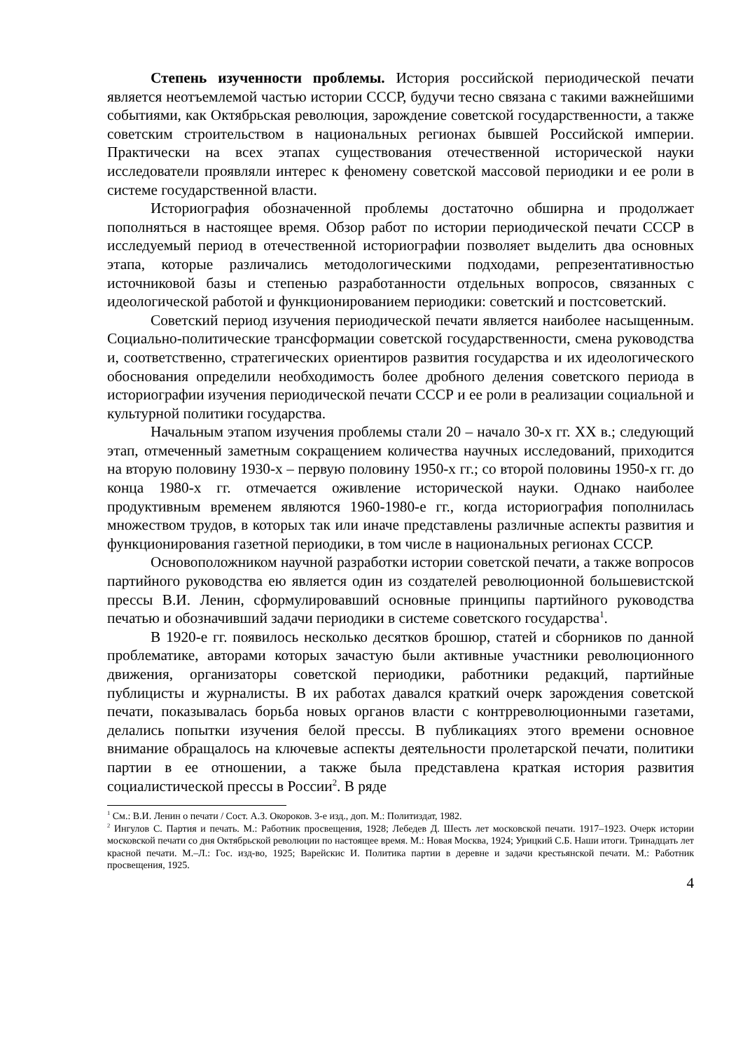Степень изученности проблемы. История российской периодической печати является неотъемлемой частью истории СССР, будучи тесно связана с такими важнейшими событиями, как Октябрьская революция, зарождение советской государственности, а также советским строительством в национальных регионах бывшей Российской империи. Практически на всех этапах существования отечественной исторической науки исследователи проявляли интерес к феномену советской массовой периодики и ее роли в системе государственной власти.
Историография обозначенной проблемы достаточно обширна и продолжает пополняться в настоящее время. Обзор работ по истории периодической печати СССР в исследуемый период в отечественной историографии позволяет выделить два основных этапа, которые различались методологическими подходами, репрезентативностью источниковой базы и степенью разработанности отдельных вопросов, связанных с идеологической работой и функционированием периодики: советский и постсоветский.
Советский период изучения периодической печати является наиболее насыщенным. Социально-политические трансформации советской государственности, смена руководства и, соответственно, стратегических ориентиров развития государства и их идеологического обоснования определили необходимость более дробного деления советского периода в историографии изучения периодической печати СССР и ее роли в реализации социальной и культурной политики государства.
Начальным этапом изучения проблемы стали 20 – начало 30-х гг. XX в.; следующий этап, отмеченный заметным сокращением количества научных исследований, приходится на вторую половину 1930-х – первую половину 1950-х гг.; со второй половины 1950-х гг. до конца 1980-х гг. отмечается оживление исторической науки. Однако наиболее продуктивным временем являются 1960-1980-е гг., когда историография пополнилась множеством трудов, в которых так или иначе представлены различные аспекты развития и функционирования газетной периодики, в том числе в национальных регионах СССР.
Основоположником научной разработки истории советской печати, а также вопросов партийного руководства ею является один из создателей революционной большевистской прессы В.И. Ленин, сформулировавший основные принципы партийного руководства печатью и обозначивший задачи периодики в системе советского государства<sup>1</sup>.
В 1920-е гг. появилось несколько десятков брошюр, статей и сборников по данной проблематике, авторами которых зачастую были активные участники революционного движения, организаторы советской периодики, работники редакций, партийные публицисты и журналисты. В их работах давался краткий очерк зарождения советской печати, показывалась борьба новых органов власти с контрреволюционными газетами, делались попытки изучения белой прессы. В публикациях этого времени основное внимание обращалось на ключевые аспекты деятельности пролетарской печати, политики партии в ее отношении, а также была представлена краткая история развития социалистической прессы в России<sup>2</sup>. В ряде
<sup>1</sup> См.: В.И. Ленин о печати / Сост. А.З. Окороков. 3-е изд., доп. М.: Политиздат, 1982.
<sup>2</sup> Ингулов С. Партия и печать. М.: Работник просвещения, 1928; Лебедев Д. Шесть лет московской печати. 1917–1923. Очерк истории московской печати со дня Октябрьской революции по настоящее время. М.: Новая Москва, 1924; Урицкий С.Б. Наши итоги. Тринадцать лет красной печати. М.–Л.: Гос. изд-во, 1925; Варейскис И. Политика партии в деревне и задачи крестьянской печати. М.: Работник просвещения, 1925.
4